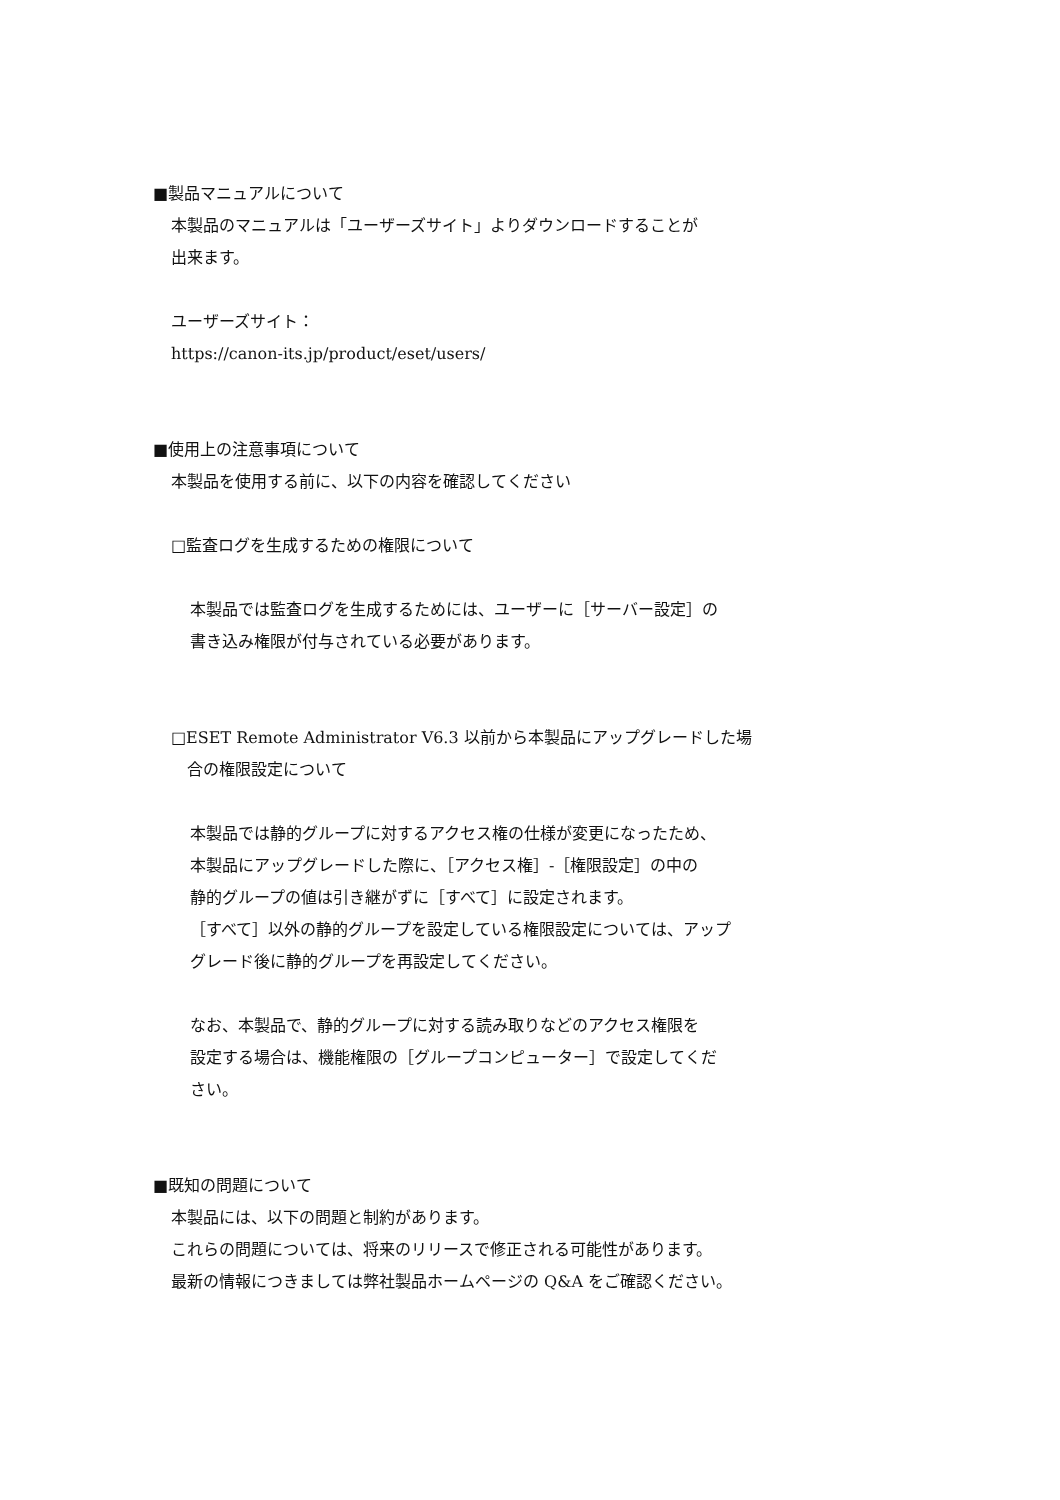■製品マニュアルについて
本製品のマニュアルは「ユーザーズサイト」よりダウンロードすることが
出来ます。
ユーザーズサイト：
https://canon-its.jp/product/eset/users/
■使用上の注意事項について
本製品を使用する前に、以下の内容を確認してください
□監査ログを生成するための権限について
本製品では監査ログを生成するためには、ユーザーに［サーバー設定］の
書き込み権限が付与されている必要があります。
□ESET Remote Administrator V6.3 以前から本製品にアップグレードした場
　合の権限設定について
本製品では静的グループに対するアクセス権の仕様が変更になったため、
本製品にアップグレードした際に、［アクセス権］-［権限設定］の中の
静的グループの値は引き継がずに［すべて］に設定されます。
［すべて］以外の静的グループを設定している権限設定については、アップ
グレード後に静的グループを再設定してください。
なお、本製品で、静的グループに対する読み取りなどのアクセス権限を
設定する場合は、機能権限の［グループコンピューター］で設定してくだ
さい。
■既知の問題について
本製品には、以下の問題と制約があります。
これらの問題については、将来のリリースで修正される可能性があります。
最新の情報につきましては弊社製品ホームページの Q&A をご確認ください。